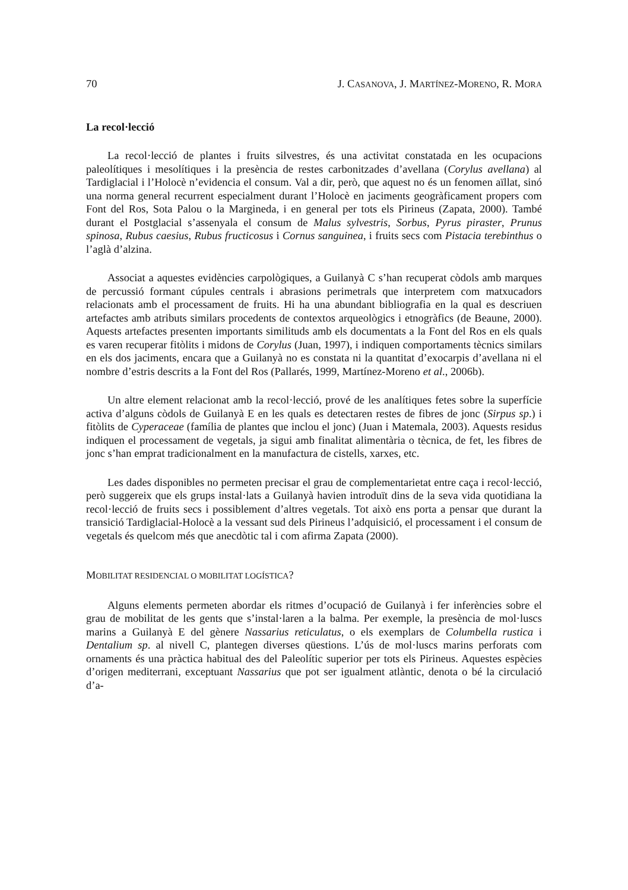70 J. CASANOVA, J. MARTÍNEZ-MORENO, R. MORA
La recol·lecció
La recol·lecció de plantes i fruits silvestres, és una activitat constatada en les ocupacions paleolítiques i mesolítiques i la presència de restes carbonitzades d’avellana (Corylus avellana) al Tardiglacial i l’Holocè n’evidencia el consum. Val a dir, però, que aquest no és un fenomen aïllat, sinó una norma general recurrent especialment durant l’Holocè en jaciments geogràficament propers com Font del Ros, Sota Palou o la Margineda, i en general per tots els Pirineus (Zapata, 2000). També durant el Postglacial s’assenyala el consum de Malus sylvestris, Sorbus, Pyrus piraster, Prunus spinosa, Rubus caesius, Rubus fructicosus i Cornus sanguinea, i fruits secs com Pistacia terebinthus o l’aglà d’alzina.
Associat a aquestes evidències carpològiques, a Guilanyà C s’han recuperat còdols amb marques de percussió formant cúpules centrals i abrasions perimetrals que interpretem com matxucadors relacionats amb el processament de fruits. Hi ha una abundant bibliografia en la qual es descriuen artefactes amb atributs similars procedents de contextos arqueològics i etnogràfics (de Beaune, 2000). Aquests artefactes presenten importants similituds amb els documentats a la Font del Ros en els quals es varen recuperar fitòlits i midons de Corylus (Juan, 1997), i indiquen comportaments tècnics similars en els dos jaciments, encara que a Guilanyà no es constata ni la quantitat d’exocarpis d’avellana ni el nombre d’estris descrits a la Font del Ros (Pallarés, 1999, Martínez-Moreno et al., 2006b).
Un altre element relacionat amb la recol·lecció, prové de les analítiques fetes sobre la superfície activa d’alguns còdols de Guilanyà E en les quals es detectaren restes de fibres de jonc (Sirpus sp.) i fitòlits de Cyperaceae (família de plantes que inclou el jonc) (Juan i Matemala, 2003). Aquests residus indiquen el processament de vegetals, ja sigui amb finalitat alimentària o tècnica, de fet, les fibres de jonc s’han emprat tradicionalment en la manufactura de cistells, xarxes, etc.
Les dades disponibles no permeten precisar el grau de complementarietat entre caça i recol·lecció, però suggereix que els grups instal·lats a Guilanyà havien introduït dins de la seva vida quotidiana la recol·lecció de fruits secs i possiblement d’altres vegetals. Tot això ens porta a pensar que durant la transició Tardiglacial-Holocè a la vessant sud dels Pirineus l’adquisició, el processament i el consum de vegetals és quelcom més que anecdòtic tal i com afirma Zapata (2000).
MOBILITAT RESIDENCIAL O MOBILITAT LOGÍSTICA?
Alguns elements permeten abordar els ritmes d’ocupació de Guilanyà i fer inferències sobre el grau de mobilitat de les gents que s’instal·laren a la balma. Per exemple, la presència de mol·luscs marins a Guilanyà E del gènere Nassarius reticulatus, o els exemplars de Columbella rustica i Dentalium sp. al nivell C, plantegen diverses qüestions. L’ús de mol·luscs marins perforats com ornaments és una pràctica habitual des del Paleolític superior per tots els Pirineus. Aquestes espècies d’origen mediterrani, exceptuant Nassarius que pot ser igualment atlàntic, denota o bé la circulació d’a-